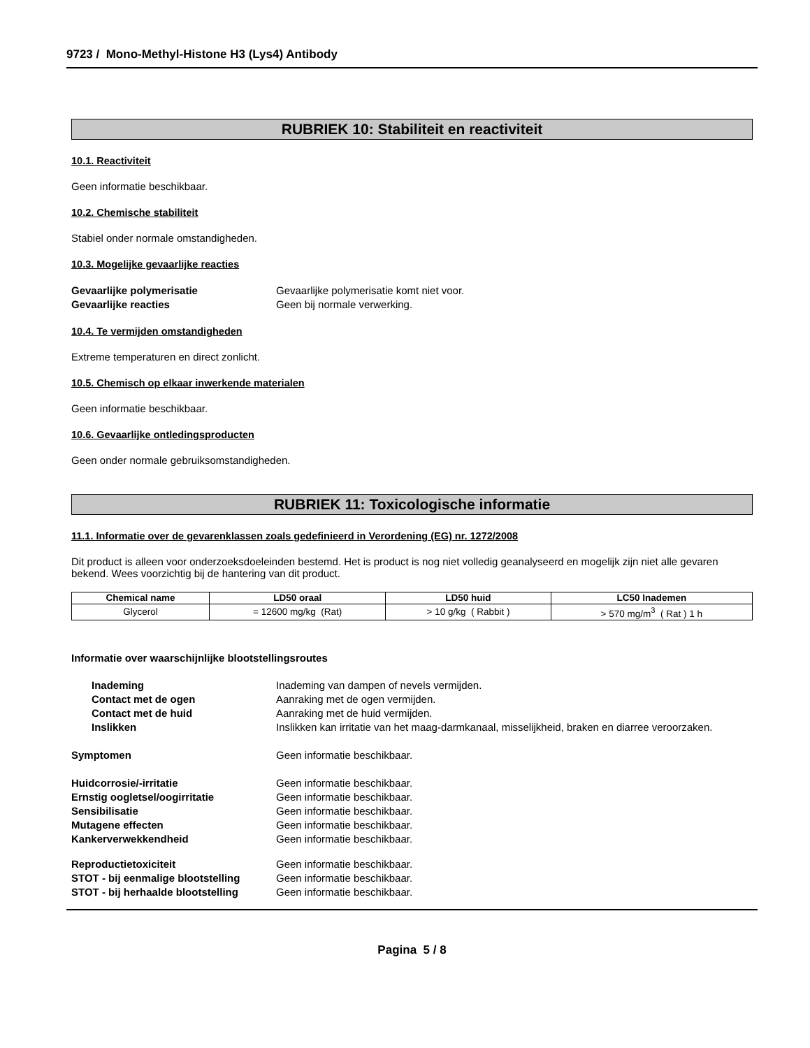9723 / Mono-Methyl-Histone H3 (Lys4) Antibody
RUBRIEK 10: Stabiliteit en reactiviteit
10.1. Reactiviteit
Geen informatie beschikbaar.
10.2. Chemische stabiliteit
Stabiel onder normale omstandigheden.
10.3. Mogelijke gevaarlijke reacties
Gevaarlijke polymerisatie Gevaarlijke polymerisatie komt niet voor.
Gevaarlijke reacties Geen bij normale verwerking.
10.4. Te vermijden omstandigheden
Extreme temperaturen en direct zonlicht.
10.5. Chemisch op elkaar inwerkende materialen
Geen informatie beschikbaar.
10.6. Gevaarlijke ontledingsproducten
Geen onder normale gebruiksomstandigheden.
RUBRIEK 11: Toxicologische informatie
11.1. Informatie over de gevarenklassen zoals gedefinieerd in Verordening (EG) nr. 1272/2008
Dit product is alleen voor onderzoeksdoeleinden bestemd. Het is product is nog niet volledig geanalyseerd en mogelijk zijn niet alle gevaren bekend. Wees voorzichtig bij de hantering van dit product.
| Chemical name | LD50 oraal | LD50 huid | LC50 Inademen |
| --- | --- | --- | --- |
| Glycerol | = 12600 mg/kg (Rat) | > 10 g/kg ( Rabbit ) | > 570 mg/m<sup>3</sup> ( Rat ) 1 h |
Informatie over waarschijnlijke blootstellingsroutes
Inademing Inademing van dampen of nevels vermijden.
Contact met de ogen Aanraking met de ogen vermijden.
Contact met de huid Aanraking met de huid vermijden.
Inslikken Inslikken kan irritatie van het maag-darmkanaal, misselijkheid, braken en diarree veroorzaken.
Symptomen Geen informatie beschikbaar.
Huidcorrosie/-irritatie Geen informatie beschikbaar.
Ernstig oogletsel/oogirritatie Geen informatie beschikbaar.
Sensibilisatie Geen informatie beschikbaar.
Mutagene effecten Geen informatie beschikbaar.
Kankerverwekkendheid Geen informatie beschikbaar.
Reproductietoxiciteit Geen informatie beschikbaar.
STOT - bij eenmalige blootstelling Geen informatie beschikbaar.
STOT - bij herhaalde blootstelling Geen informatie beschikbaar.
Pagina 5 / 8